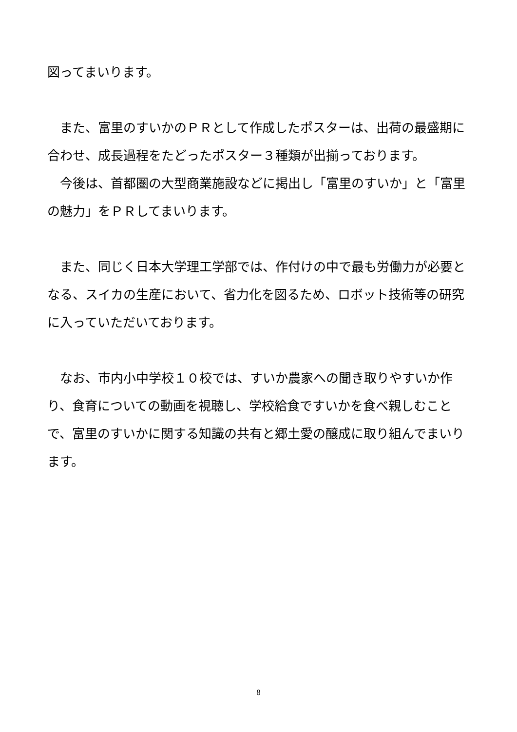図ってまいります。
　また、富里のすいかのＰＲとして作成したポスターは、出荷の最盛期に合わせ、成長過程をたどったポスター３種類が出揃っております。
　今後は、首都圏の大型商業施設などに掲出し「富里のすいか」と「富里の魅力」をＰＲしてまいります。
　また、同じく日本大学理工学部では、作付けの中で最も労働力が必要となる、スイカの生産において、省力化を図るため、ロボット技術等の研究に入っていただいております。
　なお、市内小中学校１０校では、すいか農家への聞き取りやすいか作り、食育についての動画を視聴し、学校給食ですいかを食べ親しむことで、富里のすいかに関する知識の共有と郷土愛の醸成に取り組んでまいります。
8